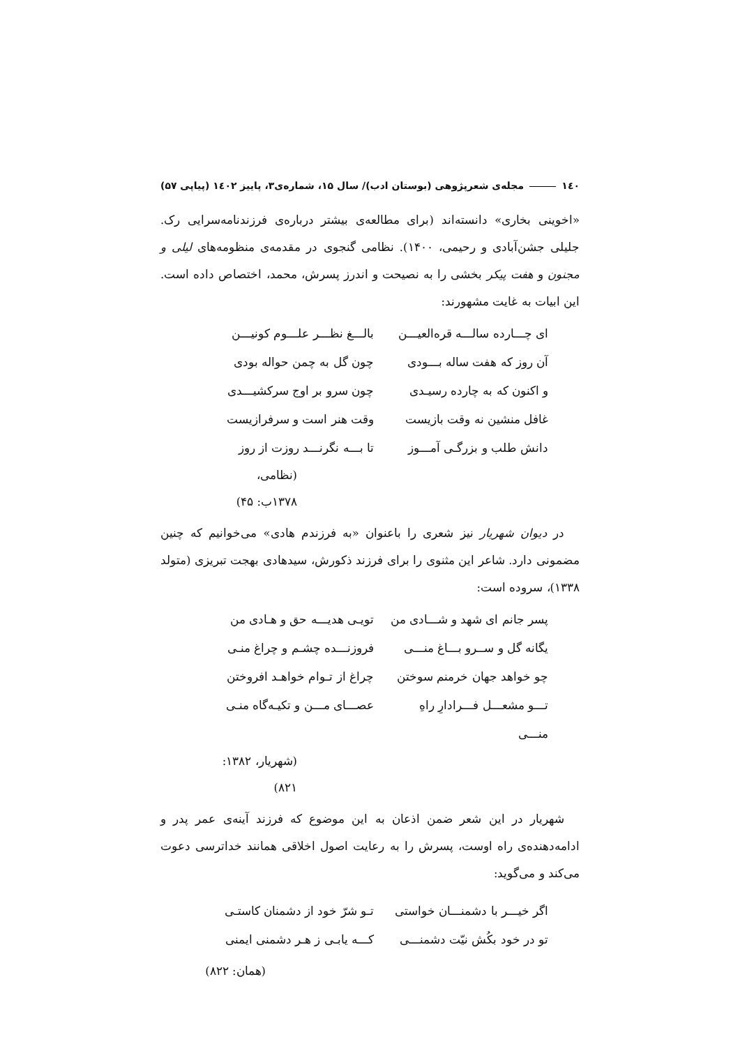۱٤۰ مجله‌ی شعرپژوهی (بوستان ادب)/ سال ۱۵، شماره‌ی۳، پاییز ۱٤۰۲ (پیاپی ۵۷)
«اخوینی بخاری» دانسته‌اند (برای مطالعه‌ی بیشتر درباره‌ی فرزندنامه‌سرایی رک. جلیلی جشن‌آبادی و رحیمی، ۱۴۰۰). نظامی گنجوی در مقدمه‌ی منظومه‌های لیلی و مجنون و هفت پیکر بخشی را به نصیحت و اندرز پسرش، محمد، اختصاص داده است. این ابیات به غایت مشهورند:
ای چـــارده سالـــه قره‌العیـــن بالـــغ نظـــر علـــوم کونیـــن
آن روز که هفت ساله بـــودی چون گل به چمن حواله بودی
و اکنون که به چارده رسیـدی چون سرو بر اوج سرکشیـــدی
غافل منشین نه وقت بازیست وقت هنر است و سرفرازیست
دانش طلب و بزرگـی آمـــوز تا بـــه نگرنـــد روزت از روز
(نظامی، ۱۳۷۸ب: ۴۵)
در دیوان شهریار نیز شعری را باعنوان «به فرزندم هادی» می‌خوانیم که چنین مضمونی دارد. شاعر این مثنوی را برای فرزند ذکورش، سیدهادی بهجت تبریزی (متولد ۱۳۳۸)، سروده است:
پسر جانم ای شهد و شـــادی من تویـی هدیـــه حق و هـادی من
یگانه گل و ســرو بـــاغ منـــی فروزنـــده چشـم و چراغ منـی
چو خواهد جهان خرمنم سوختن چراغ از تـوام خواهـد افروختن
تـــو مشعـــل فـــرادارِ راهِ منـــی عصـــای مـــن و تکیـه‌گاه منـی
(شهریار، ۱۳۸۲: ۸۲۱)
شهریار در این شعر ضمن اذعان به این موضوع که فرزند آینه‌ی عمر پدر و ادامه‌دهنده‌ی راه اوست، پسرش را به رعایت اصول اخلاقی همانند خداترسی دعوت می‌کند و می‌گوید:
اگر خیـــر با دشمنـــان خواستی تـو شرّ خود از دشمنان کاستـی
تو در خود بکُش نیّت دشمنـــی کـــه یابـی ز هـر دشمنی ایمنی
(همان: ۸۲۲)